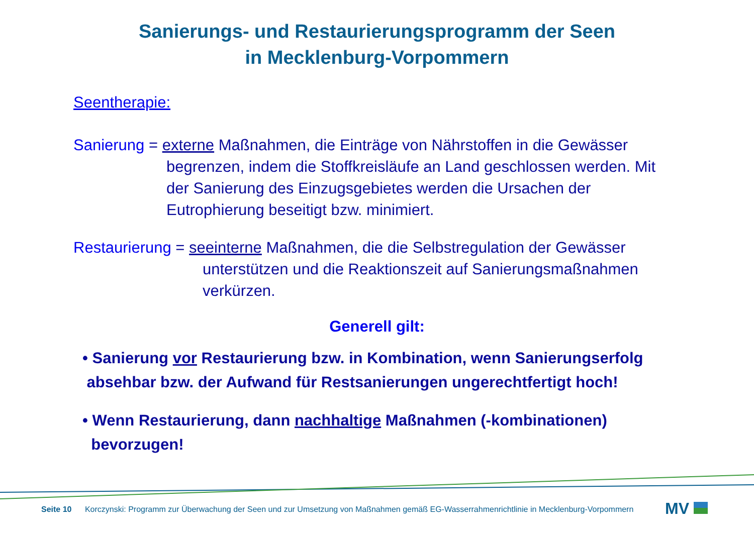Sanierungs- und Restaurierungsprogramm der Seen
in Mecklenburg-Vorpommern
Seentherapie:
Sanierung = externe Maßnahmen, die Einträge von Nährstoffen in die Gewässer
begrenzen, indem die Stoffkreisläufe an Land geschlossen werden. Mit der Sanierung des Einzugsgebietes werden die Ursachen der Eutrophierung beseitigt bzw. minimiert.
Restaurierung = seeinterne Maßnahmen, die die Selbstregulation der Gewässer
unterstützen und die Reaktionszeit auf Sanierungsmaßnahmen verkürzen.
Generell gilt:
• Sanierung vor Restaurierung bzw. in Kombination, wenn Sanierungserfolg
absehbar bzw. der Aufwand für Restsanierungen ungerechtfertigt hoch!
• Wenn Restaurierung, dann nachhaltige Maßnahmen (-kombinationen)
bevorzugen!
Seite 10 Korczynski: Programm zur Überwachung der Seen und zur Umsetzung von Maßnahmen gemäß EG-Wasserrahmenrichtlinie in Mecklenburg-Vorpommern
MV